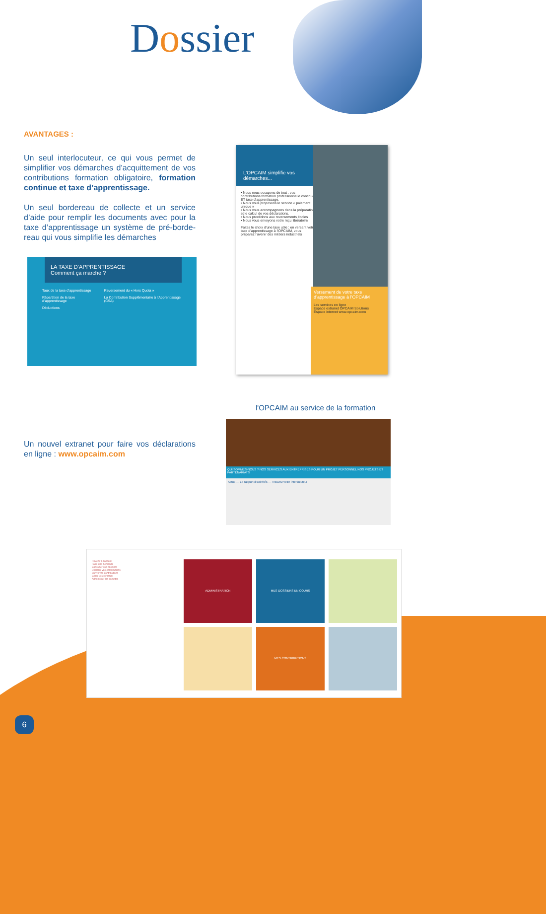Dossier
AVANTAGES :
Un seul interlocuteur, ce qui vous permet de simplifier vos démarches d’acquittement de vos contributions formation obligatoire, formation continue et taxe d’apprentissage.
Un seul bordereau de collecte et un service d’aide pour remplir les documents avec pour la taxe d’apprentissage un système de pré-borde-reau qui vous simplifie les démarches
LA TAXE D’APPRENTISSAGE
Comment ça marche ?
Taux de la taxe d’apprentissage
Répartition de la taxe d’apprentissage
Déductions
Reversement du « Hors Quota »
La Contribution Supplémentaire à l’Apprentissage (CSA)
L’OPCAIM simplifie vos démarches...
• Nous nous occupons de tout : vos contributions formation professionnelle continue ET taxe d’apprentissage.
• Nous vous proposons le service « paiement unique »
• Nous vous accompagnons dans la préparation et le calcul de vos déclarations.
• Nous procédons aux reversements écoles
• Nous vous envoyons votre reçu libératoire
Faites le choix d’une taxe utile : en versant votre taxe d’apprentissage à l’OPCAIM, vous préparez l’avenir des métiers industriels
Versement de votre taxe d’apprentissage à l’OPCAIM
Les services en ligne
Espace extranet OPCAIM Solutions
Espace internet www.opcaim.com
l'OPCAIM au service de la formation
Un nouvel extranet pour faire vos déclarations en ligne : www.opcaim.com
QUI SOMMES-NOUS ? NOS SERVICES AUX ENTREPRISES POUR UN PROJET PERSONNEL NOS PROJETS ET PARTENARIATS
Actus — Le rapport d’activités — Trouvez votre interlocuteur
Revenir à l’accueil
Faire une demande
Consulter vos dossiers
Déclarer vos contributions
Suivre vos contributions
Gérer le référentiel
Administrer les comptes
ADMINISTRATION
MES DOSSIERS EN COURS
MES CONTRIBUTIONS
6